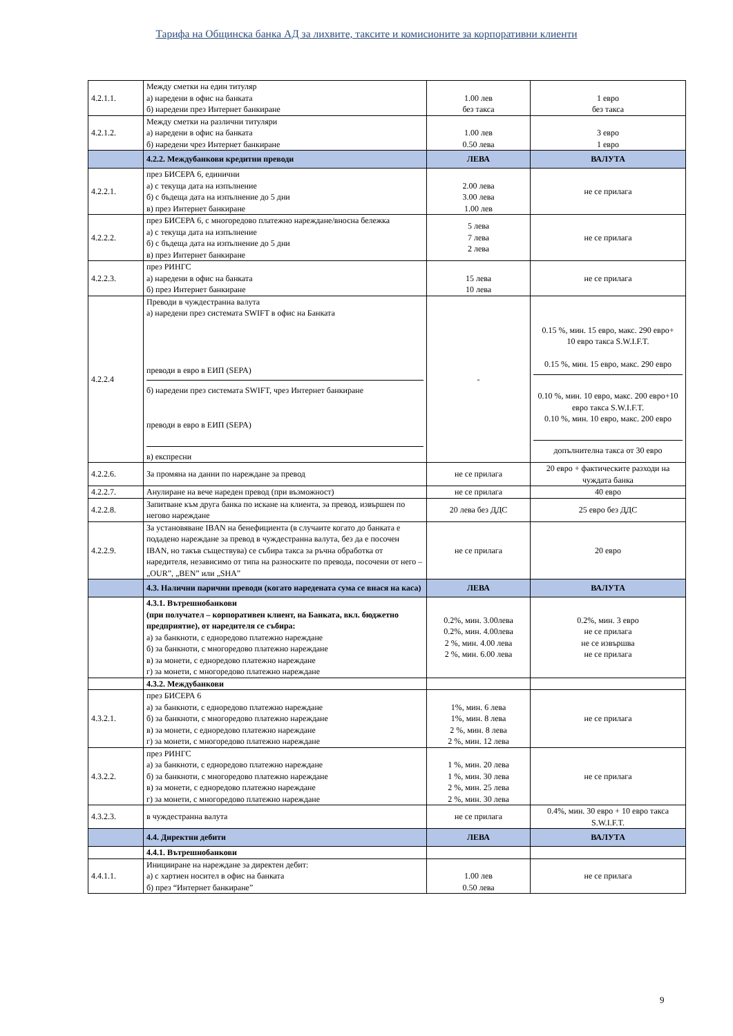Тарифа на Общинска банка АД за лихвите, таксите и комисионите за корпоративни клиенти
| 4.2.1.1. | Между сметки на един титуляр а) наредени в офис на банката б) наредени през Интернет банкиране | 1.00 лев без такса | 1 евро без такса |
| 4.2.1.2. | Между сметки на различни титуляри а) наредени в офис на банката б) наредени чрез Интернет банкиране | 1.00 лев 0.50 лева | 3 евро 1 евро |
| | 4.2.2. Междубанкови кредитни преводи | ЛЕВА | ВАЛУТА |
| 4.2.2.1. | през БИСЕРА 6, единични а) с текуща дата на изпълнение б) с бъдеща дата на изпълнение до 5 дни в) през Интернет банкиране | 2.00 лева 3.00 лева 1.00 лев | не се прилага |
| 4.2.2.2. | през БИСЕРА 6, с многоредово платежно нареждане/вносна бележка а) с текуща дата на изпълнение б) с бъдеща дата на изпълнение до 5 дни в) през Интернет банкиране | 5 лева 7 лева 2 лева | не се прилага |
| 4.2.2.3. | през РИНГС а) наредени в офис на банката б) през Интернет банкиране | 15 лева 10 лева | не се прилага |
| 4.2.2.4 | Преводи в чуждестранна валута а) наредени през системата SWIFT в офис на Банката преводи в евро в ЕИП (SEPA) б) наредени през системата SWIFT, чрез Интернет банкиране преводи в евро в ЕИП (SEPA) в) експресни | - | 0.15 %, мин. 15 евро, макс. 290 евро+ 10 евро такса S.W.I.F.T. 0.15 %, мин. 15 евро, макс. 290 евро 0.10 %, мин. 10 евро, макс. 200 евро+10 евро такса S.W.I.F.T. 0.10 %, мин. 10 евро, макс. 200 евро допълнителна такса от 30 евро |
| 4.2.2.6. | За промяна на данни по нареждане за превод | не се прилага | 20 евро + фактическите разходи на чуждата банка |
| 4.2.2.7. | Анулиране на вече нареден превод (при възможност) | не се прилага | 40 евро |
| 4.2.2.8. | Запитване към друга банка по искане на клиента, за превод, извършен по негово нареждане | 20 лева без ДДС | 25 евро без ДДС |
| 4.2.2.9. | За установяване IBAN на бенефициента (в случаите когато до банката е подадено нареждане за превод в чуждестранна валута, без да е посочен IBAN, но такъв съществува) се събира такса за ръчна обработка от наредителя, независимо от типа на разноските по превода, посочени от него – „OUR”, „BEN” или „SHA” | не се прилага | 20 евро |
| | 4.3. Налични парични преводи (когато наредената сума се внася на каса) | ЛЕВА | ВАЛУТА |
| | 4.3.1. Вътрешнобанкови (при получател – корпоративен клиент, на Банката, вкл. бюджетно предприятие), от наредителя се събира: а) за банкноти, с едноредово платежно нареждане б) за банкноти, с многоредово платежно нареждане в) за монети, с едноредово платежно нареждане г) за монети, с многоредово платежно нареждане | 0.2%, мин. 3.00лева 0.2%, мин. 4.00лева 2 %, мин. 4.00 лева 2 %, мин. 6.00 лева | 0.2%, мин. 3 евро не се прилага не се извършва не се прилага |
| | 4.3.2. Междубанкови | | |
| 4.3.2.1. | през БИСЕРА 6 а) за банкноти, с едноредово платежно нареждане б) за банкноти, с многоредово платежно нареждане в) за монети, с едноредово платежно нареждане г) за монети, с многоредово платежно нареждане | 1%, мин. 6 лева 1%, мин. 8 лева 2 %, мин. 8 лева 2 %, мин. 12 лева | не се прилага |
| 4.3.2.2. | през РИНГС а) за банкноти, с едноредово платежно нареждане б) за банкноти, с многоредово платежно нареждане в) за монети, с едноредово платежно нареждане г) за монети, с многоредово платежно нареждане | 1 %, мин. 20 лева 1 %, мин. 30 лева 2 %, мин. 25 лева 2 %, мин. 30 лева | не се прилага |
| 4.3.2.3. | в чуждестранна валута | не се прилага | 0.4%, мин. 30 евро + 10 евро такса S.W.I.F.T. |
| | 4.4. Директни дебити | ЛЕВА | ВАЛУТА |
| | 4.4.1. Вътрешнобанкови | | |
| 4.4.1.1. | Иницииране на нареждане за директен дебит: а) с хартиен носител в офис на банката б) през “Интернет банкиране” | 1.00 лев 0.50 лева | не се прилага |
9